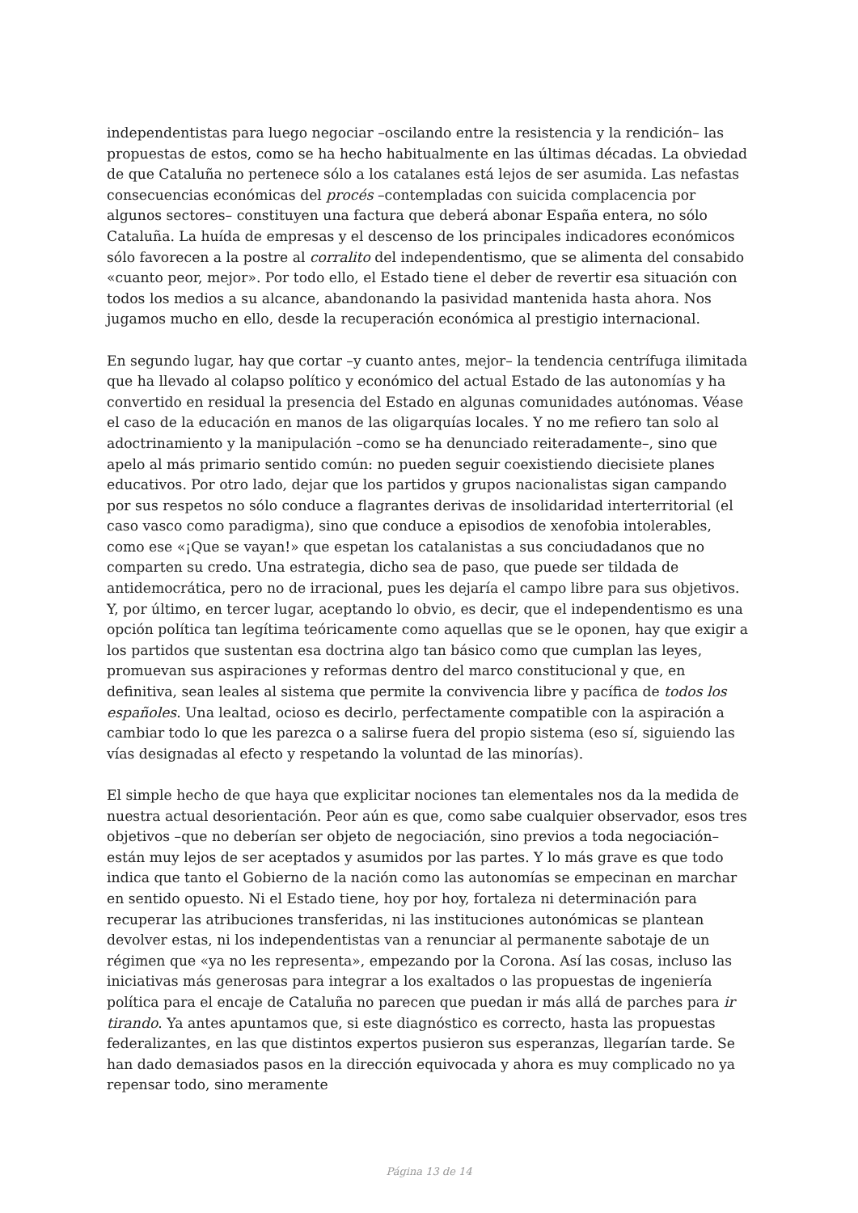independentistas para luego negociar –oscilando entre la resistencia y la rendición– las propuestas de estos, como se ha hecho habitualmente en las últimas décadas. La obviedad de que Cataluña no pertenece sólo a los catalanes está lejos de ser asumida. Las nefastas consecuencias económicas del procés –contempladas con suicida complacencia por algunos sectores– constituyen una factura que deberá abonar España entera, no sólo Cataluña. La huída de empresas y el descenso de los principales indicadores económicos sólo favorecen a la postre al corralito del independentismo, que se alimenta del consabido «cuanto peor, mejor». Por todo ello, el Estado tiene el deber de revertir esa situación con todos los medios a su alcance, abandonando la pasividad mantenida hasta ahora. Nos jugamos mucho en ello, desde la recuperación económica al prestigio internacional.
En segundo lugar, hay que cortar –y cuanto antes, mejor– la tendencia centrífuga ilimitada que ha llevado al colapso político y económico del actual Estado de las autonomías y ha convertido en residual la presencia del Estado en algunas comunidades autónomas. Véase el caso de la educación en manos de las oligarquías locales. Y no me refiero tan solo al adoctrinamiento y la manipulación –como se ha denunciado reiteradamente–, sino que apelo al más primario sentido común: no pueden seguir coexistiendo diecisiete planes educativos. Por otro lado, dejar que los partidos y grupos nacionalistas sigan campando por sus respetos no sólo conduce a flagrantes derivas de insolidaridad interterritorial (el caso vasco como paradigma), sino que conduce a episodios de xenofobia intolerables, como ese «¡Que se vayan!» que espetan los catalanistas a sus conciudadanos que no comparten su credo. Una estrategia, dicho sea de paso, que puede ser tildada de antidemocrática, pero no de irracional, pues les dejaría el campo libre para sus objetivos. Y, por último, en tercer lugar, aceptando lo obvio, es decir, que el independentismo es una opción política tan legítima teóricamente como aquellas que se le oponen, hay que exigir a los partidos que sustentan esa doctrina algo tan básico como que cumplan las leyes, promuevan sus aspiraciones y reformas dentro del marco constitucional y que, en definitiva, sean leales al sistema que permite la convivencia libre y pacífica de todos los españoles. Una lealtad, ocioso es decirlo, perfectamente compatible con la aspiración a cambiar todo lo que les parezca o a salirse fuera del propio sistema (eso sí, siguiendo las vías designadas al efecto y respetando la voluntad de las minorías).
El simple hecho de que haya que explicitar nociones tan elementales nos da la medida de nuestra actual desorientación. Peor aún es que, como sabe cualquier observador, esos tres objetivos –que no deberían ser objeto de negociación, sino previos a toda negociación– están muy lejos de ser aceptados y asumidos por las partes. Y lo más grave es que todo indica que tanto el Gobierno de la nación como las autonomías se empecinan en marchar en sentido opuesto. Ni el Estado tiene, hoy por hoy, fortaleza ni determinación para recuperar las atribuciones transferidas, ni las instituciones autonómicas se plantean devolver estas, ni los independentistas van a renunciar al permanente sabotaje de un régimen que «ya no les representa», empezando por la Corona. Así las cosas, incluso las iniciativas más generosas para integrar a los exaltados o las propuestas de ingeniería política para el encaje de Cataluña no parecen que puedan ir más allá de parches para ir tirando. Ya antes apuntamos que, si este diagnóstico es correcto, hasta las propuestas federalizantes, en las que distintos expertos pusieron sus esperanzas, llegarían tarde. Se han dado demasiados pasos en la dirección equivocada y ahora es muy complicado no ya repensar todo, sino meramente
Página 13 de 14